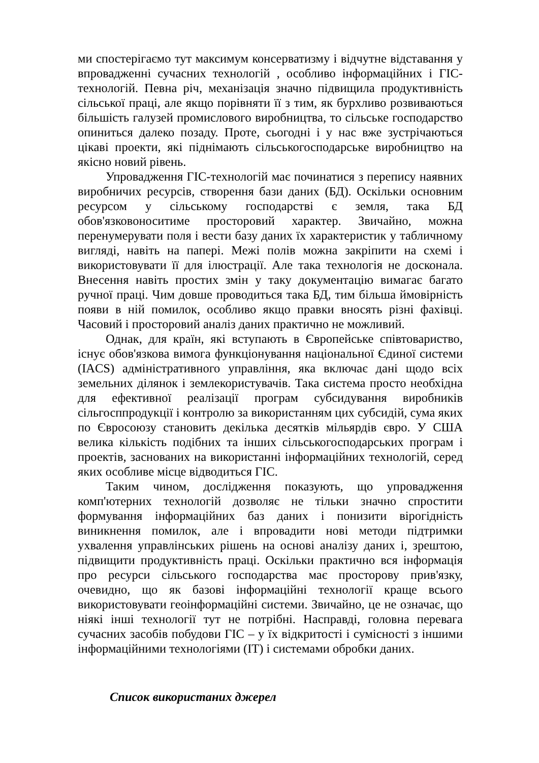ми спостерігаємо тут максимум консерватизму і відчутне відставання у впровадженні сучасних технологій , особливо інформаційних і ГІС-технологій. Певна річ, механізація значно підвищила продуктивність сільської праці, але якщо порівняти її з тим, як бурхливо розвиваються більшість галузей промислового виробництва, то сільське господарство опиниться далеко позаду. Проте, сьогодні і у нас вже зустрічаються цікаві проекти, які піднімають сільськогосподарське виробництво на якісно новий рівень.
Упровадження ГІС-технологій має починатися з перепису наявних виробничих ресурсів, створення бази даних (БД). Оскільки основним ресурсом у сільському господарстві є земля, така БД обов'язковоноситиме просторовий характер. Звичайно, можна перенумерувати поля і вести базу даних їх характеристик у табличному вигляді, навіть на папері. Межі полів можна закріпити на схемі і використовувати її для ілюстрації. Але така технологія не досконала. Внесення навіть простих змін у таку документацію вимагає багато ручної праці. Чим довше проводиться така БД, тим більша ймовірність появи в ній помилок, особливо якщо правки вносять різні фахівці. Часовий і просторовий аналіз даних практично не можливий.
Однак, для країн, які вступають в Європейське співтовариство, існує обов'язкова вимога функціонування національної Єдиної системи (IACS) адміністративного управління, яка включає дані щодо всіх земельних ділянок і землекористувачів. Така система просто необхідна для ефективної реалізації програм субсидування виробників сільгосппродукції і контролю за використанням цих субсидій, сума яких по Євросоюзу становить декілька десятків мільярдів євро. У США велика кількість подібних та інших сільськогосподарських програм і проектів, заснованих на використанні інформаційних технологій, серед яких особливе місце відводиться ГІС.
Таким чином, дослідження показують, що упровадження комп'ютерних технологій дозволяє не тільки значно спростити формування інформаційних баз даних і понизити вірогідність виникнення помилок, але і впровадити нові методи підтримки ухвалення управлінських рішень на основі аналізу даних і, зрештою, підвищити продуктивність праці. Оскільки практично вся інформація про ресурси сільського господарства має просторову прив'язку, очевидно, що як базові інформаційні технології краще всього використовувати геоінформаційні системи. Звичайно, це не означає, що ніякі інші технології тут не потрібні. Насправді, головна перевага сучасних засобів побудови ГІС – у їх відкритості і сумісності з іншими інформаційними технологіями (IT) і системами обробки даних.
Список використаних джерел